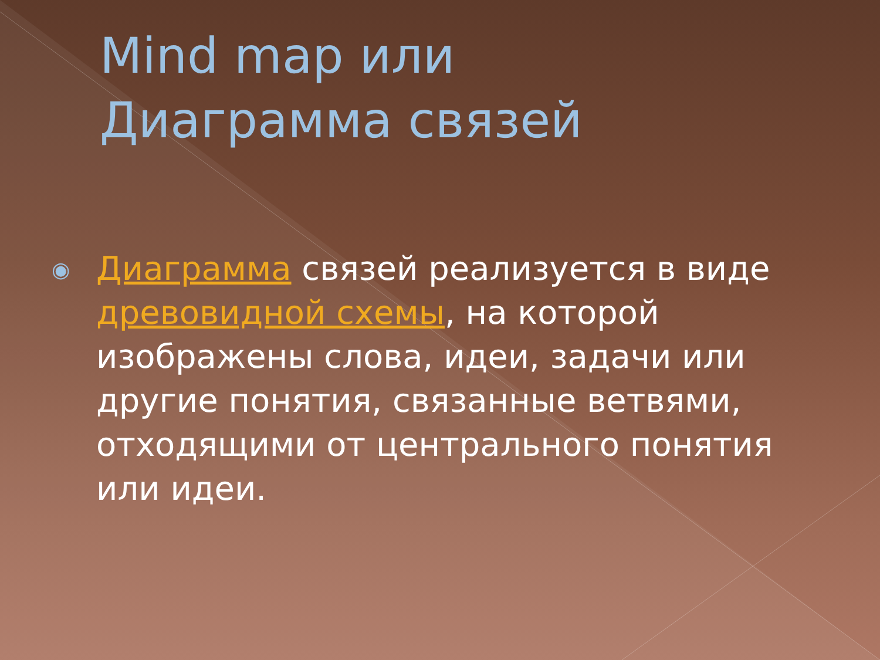Mind map или
Диаграмма связей
◉
Диаграмма связей реализуется в виде древовидной схемы, на которой изображены слова, идеи, задачи или другие понятия, связанные ветвями, отходящими от центрального понятия или идеи.